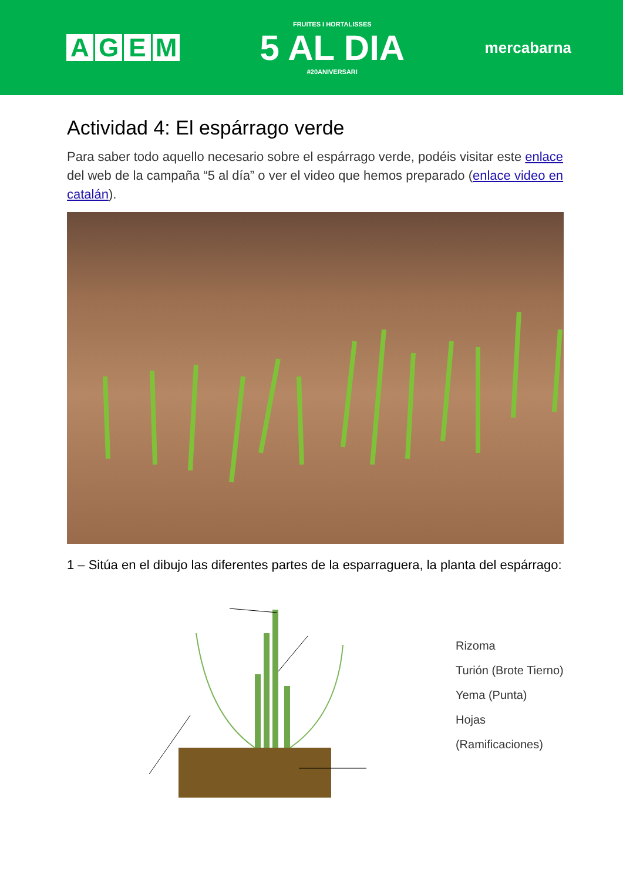AGEM
FRUITES I HORTALISSES
5 AL DIA
#20ANIVERSARI
mercabarna
Actividad 4: El espárrago verde
Para saber todo aquello necesario sobre el espárrago verde, podéis visitar este enlace del web de la campaña “5 al día” o ver el video que hemos preparado (enlace video en catalán).
1 – Sitúa en el dibujo las diferentes partes de la esparraguera, la planta del espárrago:
Rizoma
Turión (Brote Tierno)
Yema (Punta)
Hojas (Ramificaciones)